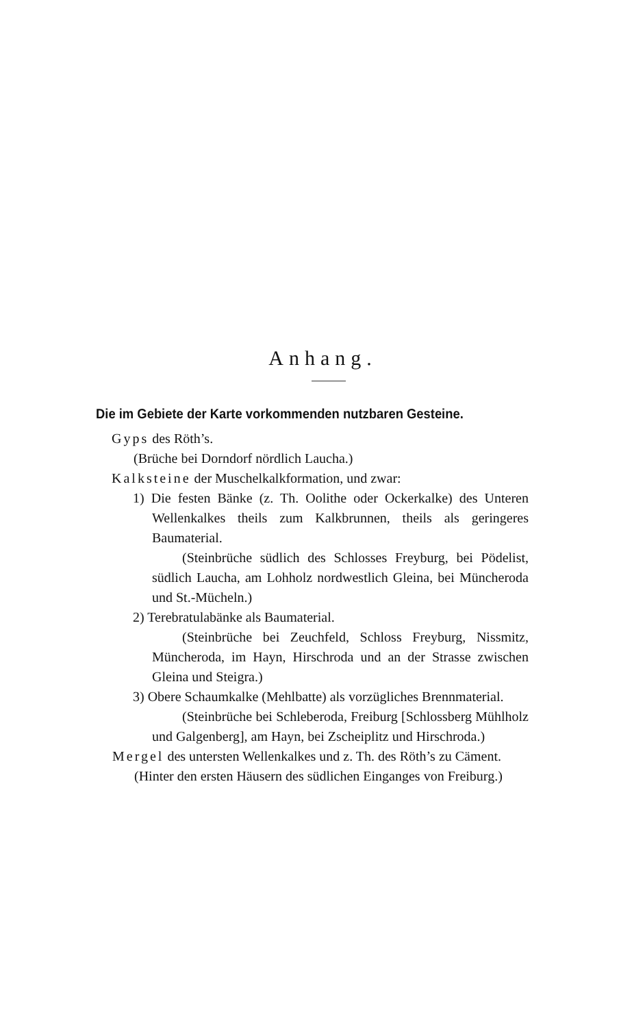Anhang.
Die im Gebiete der Karte vorkommenden nutzbaren Gesteine.
Gyps des Röth’s.
(Brüche bei Dorndorf nördlich Laucha.)
Kalksteine der Muschelkalkformation, und zwar:
1) Die festen Bänke (z. Th. Oolithe oder Ockerkalke) des Unteren Wellenkalkes theils zum Kalkbrunnen, theils als geringeres Baumaterial.
(Steinbrüche südlich des Schlosses Freyburg, bei Pödelist, südlich Laucha, am Lohholz nordwestlich Gleina, bei Müncheroda und St.-Mücheln.)
2) Terebratulabänke als Baumaterial.
(Steinbrüche bei Zeuchfeld, Schloss Freyburg, Nissmitz, Müncheroda, im Hayn, Hirschroda und an der Strasse zwischen Gleina und Steigra.)
3) Obere Schaumkalke (Mehlbatte) als vorzügliches Brennmaterial.
(Steinbrüche bei Schleberoda, Freiburg [Schlossberg Mühlholz und Galgenberg], am Hayn, bei Zscheiplitz und Hirschroda.)
Mergel des untersten Wellenkalkes und z. Th. des Röth’s zu Cäment.
(Hinter den ersten Häusern des südlichen Einganges von Freiburg.)